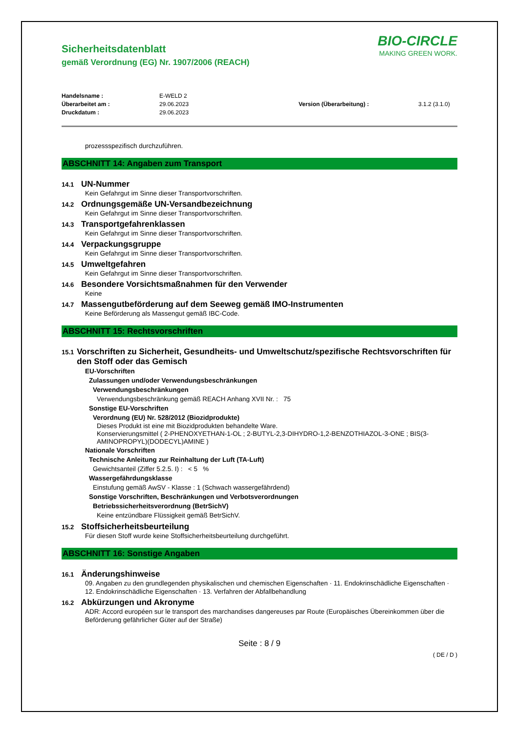BIO-CIRCLE
MAKING GREEN WORK.
Sicherheitsdatenblatt
gemäß Verordnung (EG) Nr. 1907/2006 (REACH)
Handelsname :
Überarbeitet am :
Druckdatum :
E-WELD 2
29.06.2023
29.06.2023
Version (Überarbeitung) :
3.1.2 (3.1.0)
prozessspezifisch durchzuführen.
ABSCHNITT 14: Angaben zum Transport
14.1 UN-Nummer
Kein Gefahrgut im Sinne dieser Transportvorschriften.
14.2 Ordnungsgemäße UN-Versandbezeichnung
Kein Gefahrgut im Sinne dieser Transportvorschriften.
14.3 Transportgefahrenklassen
Kein Gefahrgut im Sinne dieser Transportvorschriften.
14.4 Verpackungsgruppe
Kein Gefahrgut im Sinne dieser Transportvorschriften.
14.5 Umweltgefahren
Kein Gefahrgut im Sinne dieser Transportvorschriften.
14.6 Besondere Vorsichtsmaßnahmen für den Verwender
Keine
14.7 Massengutbeförderung auf dem Seeweg gemäß IMO-Instrumenten
Keine Beförderung als Massengut gemäß IBC-Code.
ABSCHNITT 15: Rechtsvorschriften
15.1 Vorschriften zu Sicherheit, Gesundheits- und Umweltschutz/spezifische Rechtsvorschriften für den Stoff oder das Gemisch
EU-Vorschriften
Zulassungen und/oder Verwendungsbeschränkungen
Verwendungsbeschränkungen
Verwendungsbeschränkung gemäß REACH Anhang XVII Nr. : 75
Sonstige EU-Vorschriften
Verordnung (EU) Nr. 528/2012 (Biozidprodukte)
Dieses Produkt ist eine mit Biozidprodukten behandelte Ware.
Konservierungsmittel ( 2-PHENOXYETHAN-1-OL ; 2-BUTYL-2,3-DIHYDRO-1,2-BENZOTHIAZOL-3-ONE ; BIS(3-AMINOPROPYL)(DODECYL)AMINE )
Nationale Vorschriften
Technische Anleitung zur Reinhaltung der Luft (TA-Luft)
Gewichtsanteil (Ziffer 5.2.5. I) : < 5 %
Wassergefährdungsklasse
Einstufung gemäß AwSV - Klasse : 1 (Schwach wassergefährdend)
Sonstige Vorschriften, Beschränkungen und Verbotsverordnungen
Betriebssicherheitsverordnung (BetrSichV)
Keine entzündbare Flüssigkeit gemäß BetrSichV.
15.2 Stoffsicherheitsbeurteilung
Für diesen Stoff wurde keine Stoffsicherheitsbeurteilung durchgeführt.
ABSCHNITT 16: Sonstige Angaben
16.1 Änderungshinweise
09. Angaben zu den grundlegenden physikalischen und chemischen Eigenschaften · 11. Endokrinschädliche Eigenschaften · 12. Endokrinschädliche Eigenschaften · 13. Verfahren der Abfallbehandlung
16.2 Abkürzungen und Akronyme
ADR: Accord européen sur le transport des marchandises dangereuses par Route (Europäisches Übereinkommen über die Beförderung gefährlicher Güter auf der Straße)
Seite : 8 / 9
( DE / D )